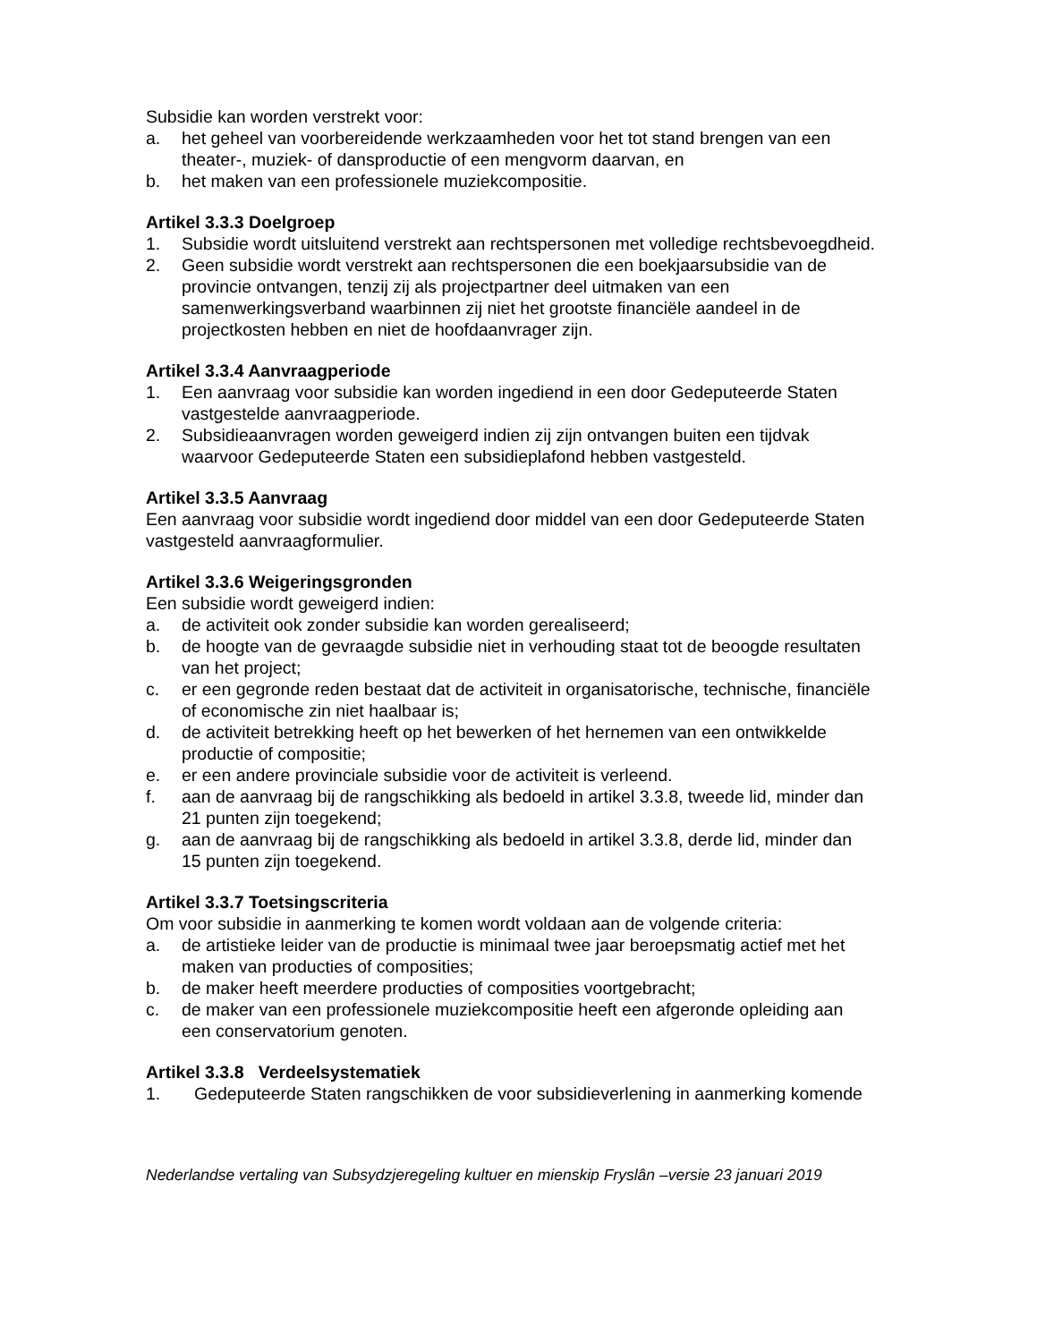Subsidie kan worden verstrekt voor:
a. het geheel van voorbereidende werkzaamheden voor het tot stand brengen van een theater-, muziek- of dansproductie of een mengvorm daarvan, en
b. het maken van een professionele muziekcompositie.
Artikel 3.3.3 Doelgroep
1. Subsidie wordt uitsluitend verstrekt aan rechtspersonen met volledige rechtsbevoegdheid.
2. Geen subsidie wordt verstrekt aan rechtspersonen die een boekjaarsubsidie van de provincie ontvangen, tenzij zij als projectpartner deel uitmaken van een samenwerkingsverband waarbinnen zij niet het grootste financiële aandeel in de projectkosten hebben en niet de hoofdaanvrager zijn.
Artikel 3.3.4 Aanvraagperiode
1. Een aanvraag voor subsidie kan worden ingediend in een door Gedeputeerde Staten vastgestelde aanvraagperiode.
2. Subsidieaanvragen worden geweigerd indien zij zijn ontvangen buiten een tijdvak waarvoor Gedeputeerde Staten een subsidieplafond hebben vastgesteld.
Artikel 3.3.5 Aanvraag
Een aanvraag voor subsidie wordt ingediend door middel van een door Gedeputeerde Staten vastgesteld aanvraagformulier.
Artikel 3.3.6 Weigeringsgronden
Een subsidie wordt geweigerd indien:
a. de activiteit ook zonder subsidie kan worden gerealiseerd;
b. de hoogte van de gevraagde subsidie niet in verhouding staat tot de beoogde resultaten van het project;
c. er een gegronde reden bestaat dat de activiteit in organisatorische, technische, financiële of economische zin niet haalbaar is;
d. de activiteit betrekking heeft op het bewerken of het hernemen van een ontwikkelde productie of compositie;
e. er een andere provinciale subsidie voor de activiteit is verleend.
f. aan de aanvraag bij de rangschikking als bedoeld in artikel 3.3.8, tweede lid, minder dan 21 punten zijn toegekend;
g. aan de aanvraag bij de rangschikking als bedoeld in artikel 3.3.8, derde lid, minder dan 15 punten zijn toegekend.
Artikel 3.3.7 Toetsingscriteria
Om voor subsidie in aanmerking te komen wordt voldaan aan de volgende criteria:
a. de artistieke leider van de productie is minimaal twee jaar beroepsmatig actief met het maken van producties of composities;
b. de maker heeft meerdere producties of composities voortgebracht;
c. de maker van een professionele muziekcompositie heeft een afgeronde opleiding aan een conservatorium genoten.
Artikel 3.3.8 Verdeelsystematiek
1. Gedeputeerde Staten rangschikken de voor subsidieverlening in aanmerking komende
Nederlandse vertaling van Subsydzjeregeling kultuer en mienskip Fryslân –versie 23 januari 2019